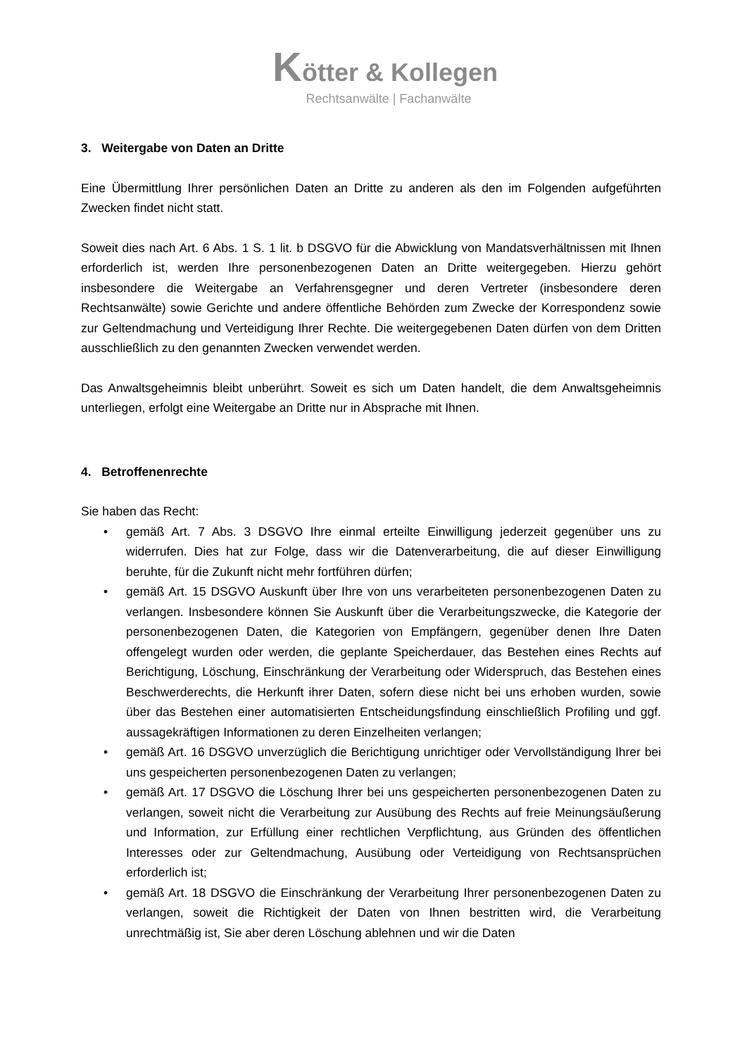Kötter & Kollegen
Rechtsanwälte | Fachanwälte
3. Weitergabe von Daten an Dritte
Eine Übermittlung Ihrer persönlichen Daten an Dritte zu anderen als den im Folgenden aufgeführten Zwecken findet nicht statt.
Soweit dies nach Art. 6 Abs. 1 S. 1 lit. b DSGVO für die Abwicklung von Mandatsverhältnissen mit Ihnen erforderlich ist, werden Ihre personenbezogenen Daten an Dritte weitergegeben. Hierzu gehört insbesondere die Weitergabe an Verfahrensgegner und deren Vertreter (insbesondere deren Rechtsanwälte) sowie Gerichte und andere öffentliche Behörden zum Zwecke der Korrespondenz sowie zur Geltendmachung und Verteidigung Ihrer Rechte. Die weitergegebenen Daten dürfen von dem Dritten ausschließlich zu den genannten Zwecken verwendet werden.
Das Anwaltsgeheimnis bleibt unberührt. Soweit es sich um Daten handelt, die dem Anwaltsgeheimnis unterliegen, erfolgt eine Weitergabe an Dritte nur in Absprache mit Ihnen.
4. Betroffenenrechte
Sie haben das Recht:
• gemäß Art. 7 Abs. 3 DSGVO Ihre einmal erteilte Einwilligung jederzeit gegenüber uns zu widerrufen. Dies hat zur Folge, dass wir die Datenverarbeitung, die auf dieser Einwilligung beruhte, für die Zukunft nicht mehr fortführen dürfen;
• gemäß Art. 15 DSGVO Auskunft über Ihre von uns verarbeiteten personenbezogenen Daten zu verlangen. Insbesondere können Sie Auskunft über die Verarbeitungszwecke, die Kategorie der personenbezogenen Daten, die Kategorien von Empfängern, gegenüber denen Ihre Daten offengelegt wurden oder werden, die geplante Speicherdauer, das Bestehen eines Rechts auf Berichtigung, Löschung, Einschränkung der Verarbeitung oder Widerspruch, das Bestehen eines Beschwerderechts, die Herkunft ihrer Daten, sofern diese nicht bei uns erhoben wurden, sowie über das Bestehen einer automatisierten Entscheidungsfindung einschließlich Profiling und ggf. aussagekräftigen Informationen zu deren Einzelheiten verlangen;
• gemäß Art. 16 DSGVO unverzüglich die Berichtigung unrichtiger oder Vervollständigung Ihrer bei uns gespeicherten personenbezogenen Daten zu verlangen;
• gemäß Art. 17 DSGVO die Löschung Ihrer bei uns gespeicherten personenbezogenen Daten zu verlangen, soweit nicht die Verarbeitung zur Ausübung des Rechts auf freie Meinungsäußerung und Information, zur Erfüllung einer rechtlichen Verpflichtung, aus Gründen des öffentlichen Interesses oder zur Geltendmachung, Ausübung oder Verteidigung von Rechtsansprüchen erforderlich ist;
• gemäß Art. 18 DSGVO die Einschränkung der Verarbeitung Ihrer personenbezogenen Daten zu verlangen, soweit die Richtigkeit der Daten von Ihnen bestritten wird, die Verarbeitung unrechtmäßig ist, Sie aber deren Löschung ablehnen und wir die Daten